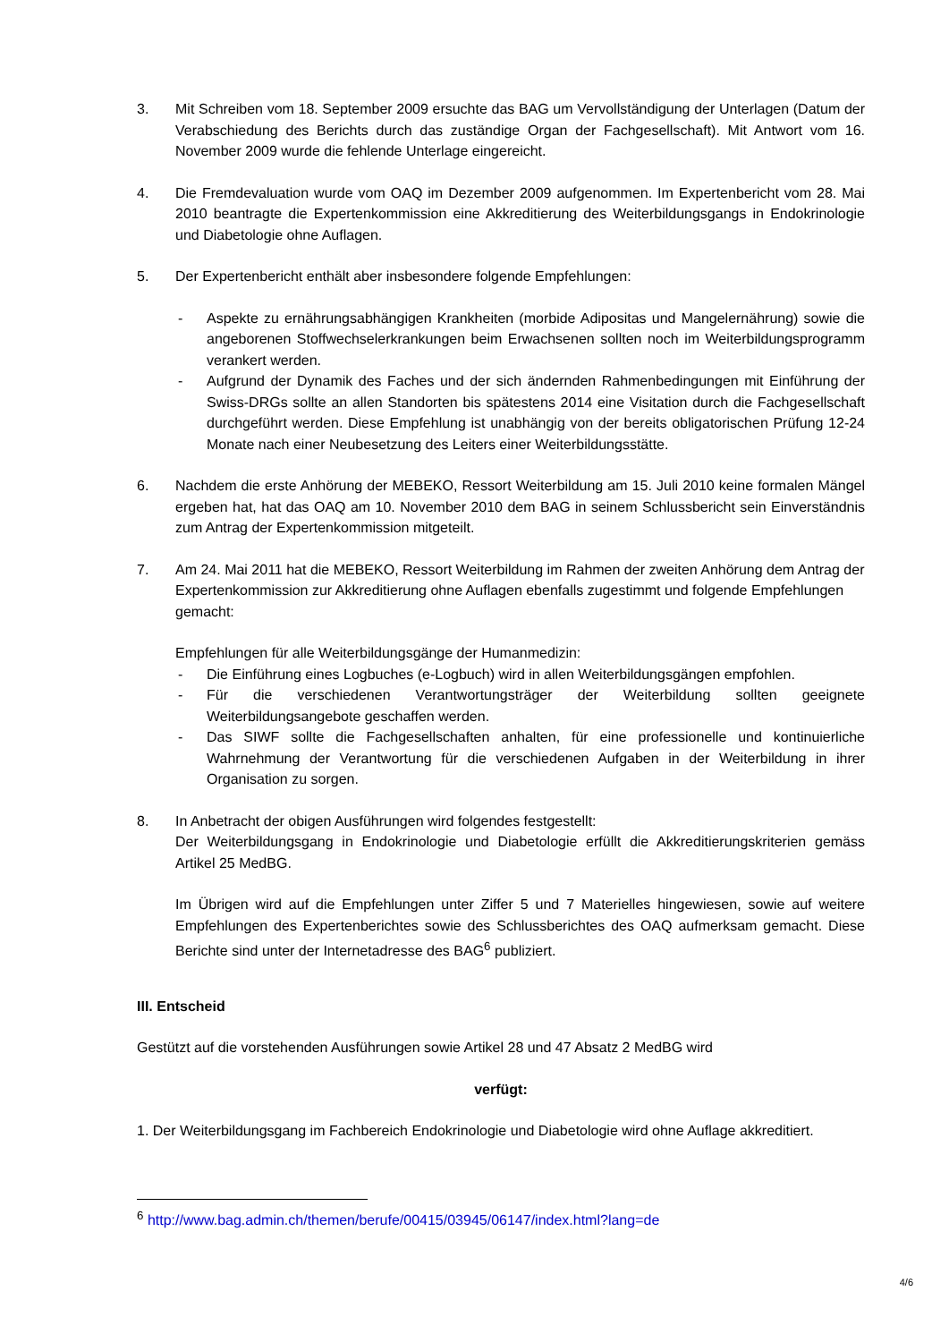3. Mit Schreiben vom 18. September 2009 ersuchte das BAG um Vervollständigung der Unterlagen (Datum der Verabschiedung des Berichts durch das zuständige Organ der Fachgesellschaft). Mit Antwort vom 16. November 2009 wurde die fehlende Unterlage eingereicht.
4. Die Fremdevaluation wurde vom OAQ im Dezember 2009 aufgenommen. Im Expertenbericht vom 28. Mai 2010 beantragte die Expertenkommission eine Akkreditierung des Weiterbildungsgangs in Endokrinologie und Diabetologie ohne Auflagen.
5. Der Expertenbericht enthält aber insbesondere folgende Empfehlungen:
- Aspekte zu ernährungsabhängigen Krankheiten (morbide Adipositas und Mangelernährung) sowie die angeborenen Stoffwechselerkrankungen beim Erwachsenen sollten noch im Weiterbildungsprogramm verankert werden.
- Aufgrund der Dynamik des Faches und der sich ändernden Rahmenbedingungen mit Einführung der Swiss-DRGs sollte an allen Standorten bis spätestens 2014 eine Visitation durch die Fachgesellschaft durchgeführt werden. Diese Empfehlung ist unabhängig von der bereits obligatorischen Prüfung 12-24 Monate nach einer Neubesetzung des Leiters einer Weiterbildungsstätte.
6. Nachdem die erste Anhörung der MEBEKO, Ressort Weiterbildung am 15. Juli 2010 keine formalen Mängel ergeben hat, hat das OAQ am 10. November 2010 dem BAG in seinem Schlussbericht sein Einverständnis zum Antrag der Expertenkommission mitgeteilt.
7. Am 24. Mai 2011 hat die MEBEKO, Ressort Weiterbildung im Rahmen der zweiten Anhörung dem Antrag der Expertenkommission zur Akkreditierung ohne Auflagen ebenfalls zugestimmt und folgende Empfehlungen gemacht:
Empfehlungen für alle Weiterbildungsgänge der Humanmedizin:
- Die Einführung eines Logbuches (e-Logbuch) wird in allen Weiterbildungsgängen empfohlen.
- Für die verschiedenen Verantwortungsträger der Weiterbildung sollten geeignete Weiterbildungsangebote geschaffen werden.
- Das SIWF sollte die Fachgesellschaften anhalten, für eine professionelle und kontinuierliche Wahrnehmung der Verantwortung für die verschiedenen Aufgaben in der Weiterbildung in ihrer Organisation zu sorgen.
8. In Anbetracht der obigen Ausführungen wird folgendes festgestellt:
Der Weiterbildungsgang in Endokrinologie und Diabetologie erfüllt die Akkreditierungskriterien gemäss Artikel 25 MedBG.
Im Übrigen wird auf die Empfehlungen unter Ziffer 5 und 7 Materielles hingewiesen, sowie auf weitere Empfehlungen des Expertenberichtes sowie des Schlussberichtes des OAQ aufmerksam gemacht. Diese Berichte sind unter der Internetadresse des BAG<sup>6</sup> publiziert.
III. Entscheid
Gestützt auf die vorstehenden Ausführungen sowie Artikel 28 und 47 Absatz 2 MedBG wird
verfügt:
1. Der Weiterbildungsgang im Fachbereich Endokrinologie und Diabetologie wird ohne Auflage akkreditiert.
<sup>6</sup> http://www.bag.admin.ch/themen/berufe/00415/03945/06147/index.html?lang=de
4/6